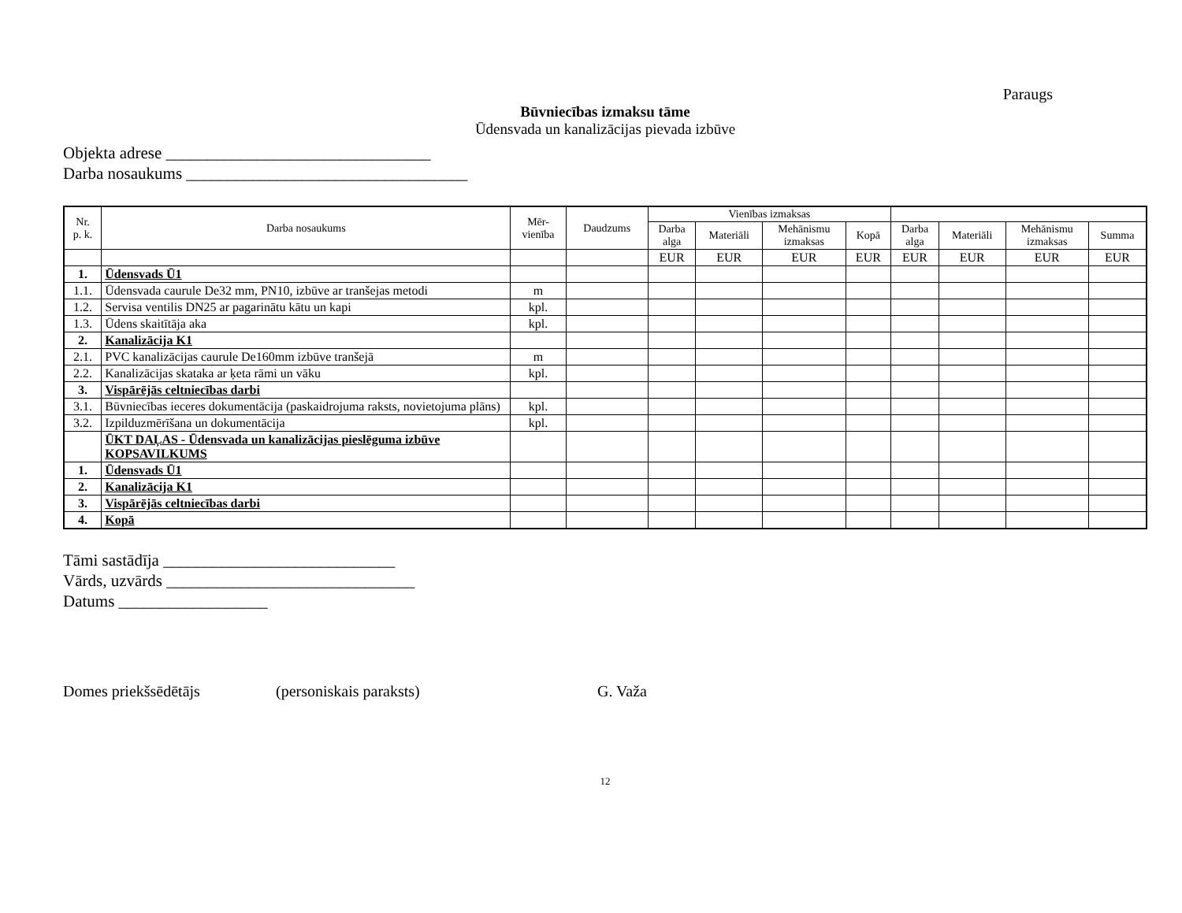Paraugs
Būvniecības izmaksu tāme
Ūdensvada un kanalizācijas pievada izbūve
Objekta adrese ________________________________
Darba nosaukums __________________________________
| Nr. p. k. | Darba nosaukums | Mēr- vienība | Daudzums | Vienības izmaksas | | | | | | | |
| --- | --- | --- | --- | --- | --- | --- | --- | --- | --- | --- | --- |
| | | | | Darba alga | Materiāli | Mehānismu izmaksas | Kopā | Darba alga | Materiāli | Mehānismu izmaksas | Summa |
| | | | | EUR | EUR | EUR | EUR | EUR | EUR | EUR | EUR |
| 1. | Ūdensvads Ū1 | | | | | | | | | | |
| 1.1. | Ūdensvada caurule De32 mm, PN10, izbūve ar tranšejas metodi | m | | | | | | | | | |
| 1.2. | Servisa ventilis DN25 ar pagarinātu kātu un kapi | kpl. | | | | | | | | | |
| 1.3. | Ūdens skaitītāja aka | kpl. | | | | | | | | | |
| 2. | Kanalizācija K1 | | | | | | | | | | |
| 2.1. | PVC kanalizācijas caurule De160mm izbūve tranšejā | m | | | | | | | | | |
| 2.2. | Kanalizācijas skataka ar ķeta rāmi un vāku | kpl. | | | | | | | | | |
| 3. | Vispārējās celtniecības darbi | | | | | | | | | | |
| 3.1. | Būvniecības ieceres dokumentācija (paskaidrojuma raksts, novietojuma plāns) | kpl. | | | | | | | | | |
| 3.2. | Izpilduzmērīšana un dokumentācija | kpl. | | | | | | | | | |
| | ŪKT DAĻAS - Ūdensvada un kanalizācijas pieslēguma izbūve KOPSAVILKUMS | | | | | | | | | | |
| 1. | Ūdensvads Ū1 | | | | | | | | | | |
| 2. | Kanalizācija K1 | | | | | | | | | | |
| 3. | Vispārējās celtniecības darbi | | | | | | | | | | |
| 4. | Kopā | | | | | | | | | | |
Tāmi sastādīja ____________________________
Vārds, uzvārds ______________________________
Datums __________________
Domes priekšsēdētājs (personiskais paraksts) G. Važa
12